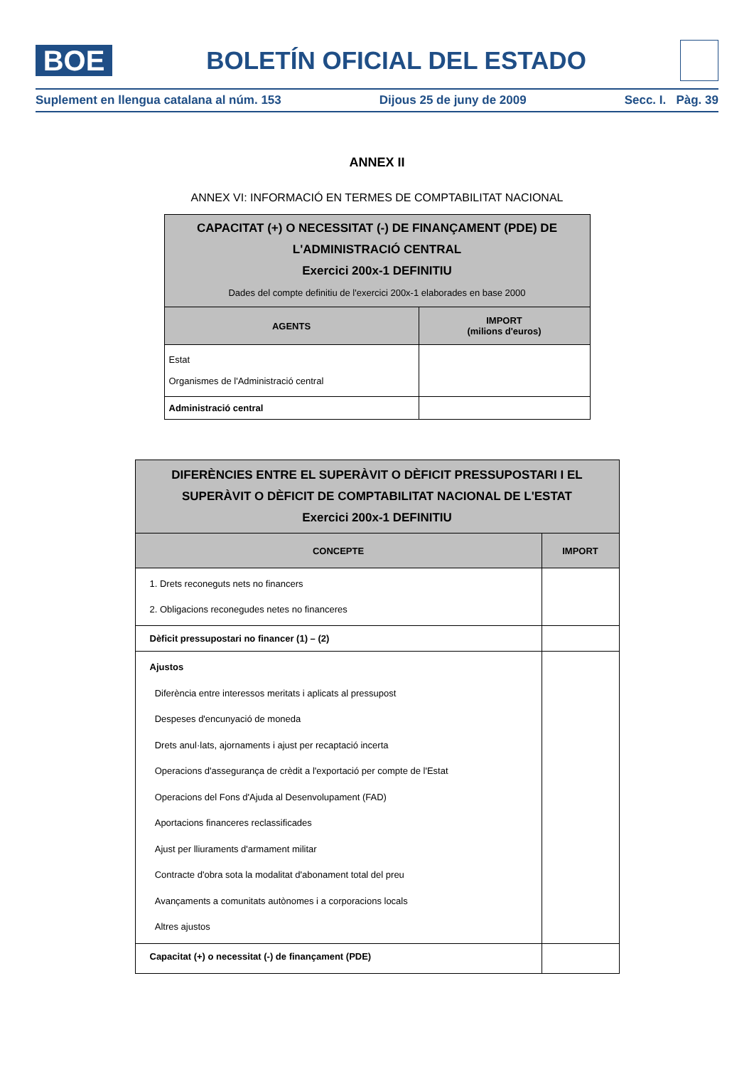BOE
BOLETÍN OFICIAL DEL ESTADO
Suplement en llengua catalana al núm. 153 Dijous 25 de juny de 2009 Secc. I. Pàg. 39
ANNEX II
ANNEX VI: INFORMACIÓ EN TERMES DE COMPTABILITAT NACIONAL
| CAPACITAT (+) O NECESSITAT (-) DE FINANÇAMENT (PDE) DE L'ADMINISTRACIÓ CENTRAL Exercici 200x-1 DEFINITIU Dades del compte definitiu de l'exercici 200x-1 elaborades en base 2000 | |
| --- | --- |
| AGENTS | IMPORT (milions d'euros) |
| Estat Organismes de l'Administració central | |
| Administració central | |
| DIFERÈNCIES ENTRE EL SUPERÀVIT O DÈFICIT PRESSUPOSTARI I EL SUPERÀVIT O DÈFICIT DE COMPTABILITAT NACIONAL DE L'ESTAT Exercici 200x-1 DEFINITIU | |
| --- | --- |
| CONCEPTE | IMPORT |
| 1. Drets reconeguts nets no financers 2. Obligacions reconegudes netes no financeres | |
| Dèficit pressupostari no financer (1) – (2) | |
| Ajustos Diferència entre interessos meritats i aplicats al pressupost Despeses d'encunyació de moneda Drets anul·lats, ajornaments i ajust per recaptació incerta Operacions d'assegurança de crèdit a l'exportació per compte de l'Estat Operacions del Fons d'Ajuda al Desenvolupament (FAD) Aportacions financeres reclassificades Ajust per lliuraments d'armament militar Contracte d'obra sota la modalitat d'abonament total del preu Avançaments a comunitats autònomes i a corporacions locals Altres ajustos | |
| Capacitat (+) o necessitat (-) de finançament (PDE) | |